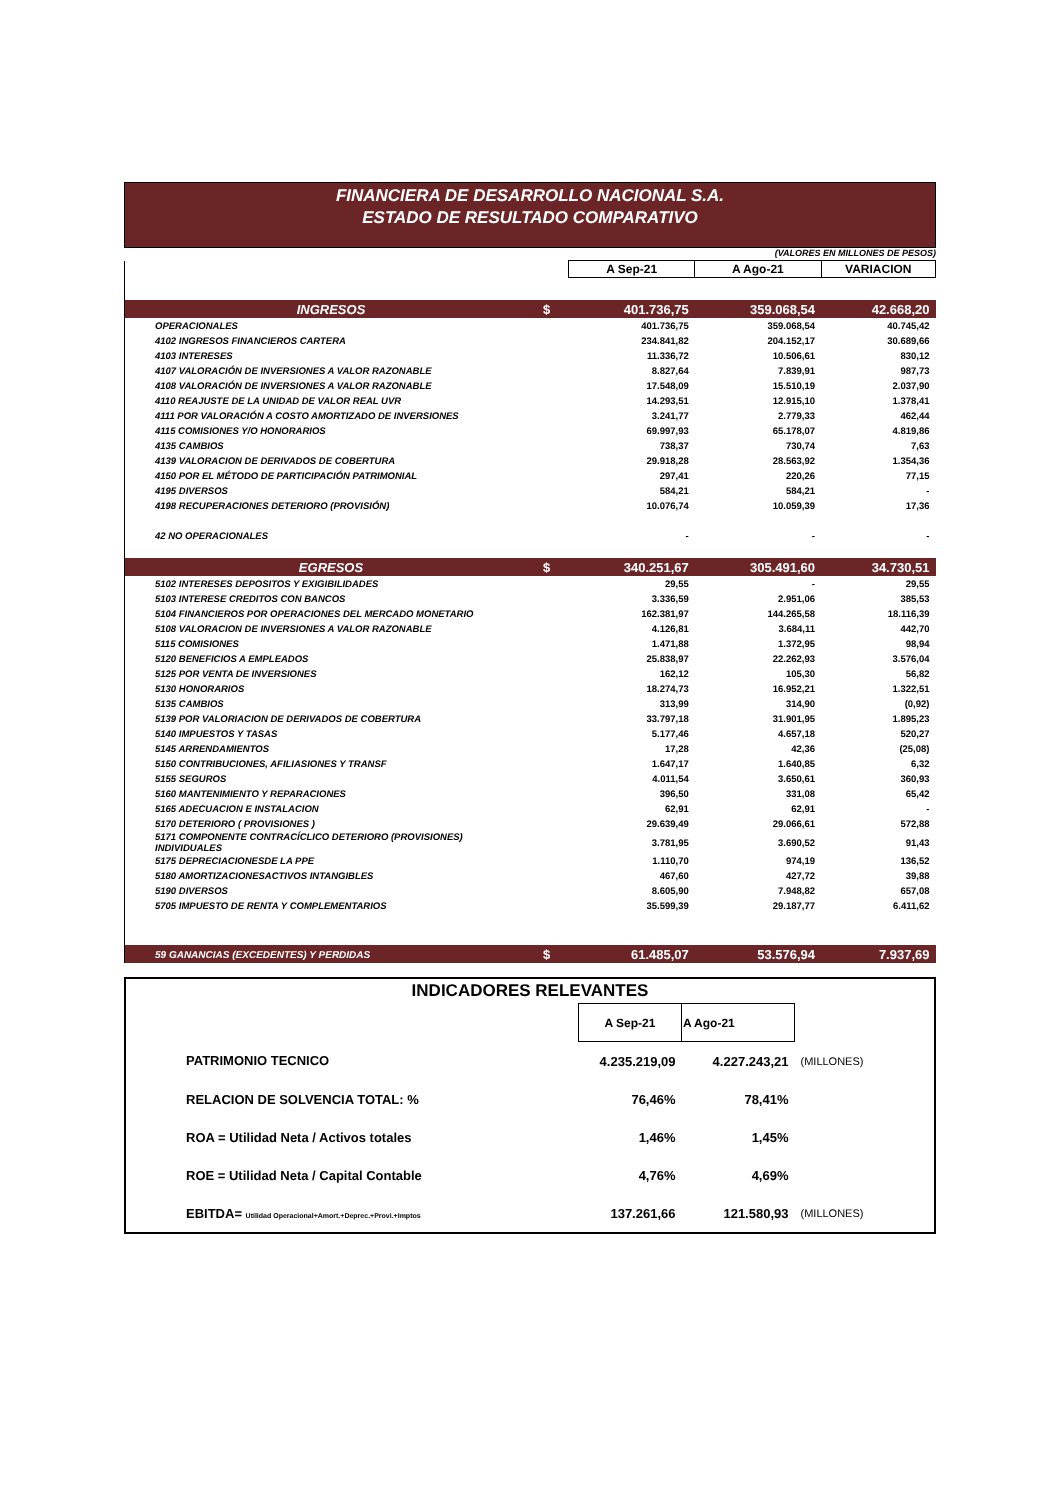FINANCIERA DE DESARROLLO NACIONAL S.A.
ESTADO DE RESULTADO COMPARATIVO
(VALORES EN MILLONES DE PESOS)
| | | A Sep-21 | A Ago-21 | VARIACION |
| INGRESOS | $ | 401.736,75 | 359.068,54 | 42.668,20 |
| OPERACIONALES | | 401.736,75 | 359.068,54 | 40.745,42 |
| 4102 INGRESOS FINANCIEROS CARTERA | | 234.841,82 | 204.152,17 | 30.689,66 |
| 4103 INTERESES | | 11.336,72 | 10.506,61 | 830,12 |
| 4107 VALORACIÓN DE INVERSIONES A VALOR RAZONABLE | | 8.827,64 | 7.839,91 | 987,73 |
| 4108 VALORACIÓN DE INVERSIONES A VALOR RAZONABLE | | 17.548,09 | 15.510,19 | 2.037,90 |
| 4110 REAJUSTE DE LA UNIDAD DE VALOR REAL UVR | | 14.293,51 | 12.915,10 | 1.378,41 |
| 4111 POR VALORACIÓN A COSTO AMORTIZADO DE INVERSIONES | | 3.241,77 | 2.779,33 | 462,44 |
| 4115 COMISIONES Y/O HONORARIOS | | 69.997,93 | 65.178,07 | 4.819,86 |
| 4135 CAMBIOS | | 738,37 | 730,74 | 7,63 |
| 4139 VALORACION DE DERIVADOS DE COBERTURA | | 29.918,28 | 28.563,92 | 1.354,36 |
| 4150 POR EL MÉTODO DE PARTICIPACIÓN PATRIMONIAL | | 297,41 | 220,26 | 77,15 |
| 4195 DIVERSOS | | 584,21 | 584,21 | - |
| 4198 RECUPERACIONES DETERIORO (PROVISIÓN) | | 10.076,74 | 10.059,39 | 17,36 |
| 42 NO OPERACIONALES | | - | - | - |
| EGRESOS | $ | 340.251,67 | 305.491,60 | 34.730,51 |
| 5102 INTERESES DEPOSITOS Y EXIGIBILIDADES | | 29,55 | - | 29,55 |
| 5103 INTERESE CREDITOS CON BANCOS | | 3.336,59 | 2.951,06 | 385,53 |
| 5104 FINANCIEROS POR OPERACIONES DEL MERCADO MONETARIO | | 162.381,97 | 144.265,58 | 18.116,39 |
| 5108 VALORACION DE INVERSIONES A VALOR RAZONABLE | | 4.126,81 | 3.684,11 | 442,70 |
| 5115 COMISIONES | | 1.471,88 | 1.372,95 | 98,94 |
| 5120 BENEFICIOS A EMPLEADOS | | 25.838,97 | 22.262,93 | 3.576,04 |
| 5125 POR VENTA DE INVERSIONES | | 162,12 | 105,30 | 56,82 |
| 5130 HONORARIOS | | 18.274,73 | 16.952,21 | 1.322,51 |
| 5135 CAMBIOS | | 313,99 | 314,90 | (0,92) |
| 5139 POR VALORIACION DE DERIVADOS DE COBERTURA | | 33.797,18 | 31.901,95 | 1.895,23 |
| 5140 IMPUESTOS Y TASAS | | 5.177,46 | 4.657,18 | 520,27 |
| 5145 ARRENDAMIENTOS | | 17,28 | 42,36 | (25,08) |
| 5150 CONTRIBUCIONES, AFILIASIONES Y TRANSF | | 1.647,17 | 1.640,85 | 6,32 |
| 5155 SEGUROS | | 4.011,54 | 3.650,61 | 360,93 |
| 5160 MANTENIMIENTO Y REPARACIONES | | 396,50 | 331,08 | 65,42 |
| 5165 ADECUACION E INSTALACION | | 62,91 | 62,91 | - |
| 5170 DETERIORO ( PROVISIONES ) | | 29.639,49 | 29.066,61 | 572,88 |
| 5171 COMPONENTE CONTRACÍCLICO DETERIORO (PROVISIONES) INDIVIDUALES | | 3.781,95 | 3.690,52 | 91,43 |
| 5175 DEPRECIACIONESDE LA PPE | | 1.110,70 | 974,19 | 136,52 |
| 5180 AMORTIZACIONESACTIVOS INTANGIBLES | | 467,60 | 427,72 | 39,88 |
| 5190 DIVERSOS | | 8.605,90 | 7.948,82 | 657,08 |
| 5705 IMPUESTO DE RENTA Y COMPLEMENTARIOS | | 35.599,39 | 29.187,77 | 6.411,62 |
| 59 GANANCIAS (EXCEDENTES) Y PERDIDAS | $ | 61.485,07 | 53.576,94 | 7.937,69 |
| INDICADORES RELEVANTES | | | |
| | A Sep-21 | A Ago-21 | |
| PATRIMONIO TECNICO | 4.235.219,09 | 4.227.243,21 | (MILLONES) |
| RELACION DE SOLVENCIA TOTAL: % | 76,46% | 78,41% | |
| ROA = Utilidad Neta / Activos totales | 1,46% | 1,45% | |
| ROE = Utilidad Neta / Capital Contable | 4,76% | 4,69% | |
| EBITDA= Utilidad Operacional+Amort.+Deprec.+Provi.+Imptos | 137.261,66 | 121.580,93 | (MILLONES) |